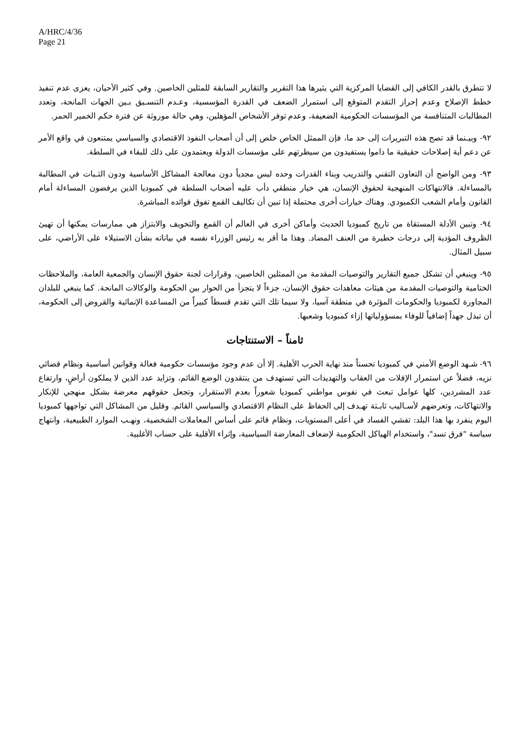A/HRC/4/36
Page 21
لا تتطرق بالقدر الكافي إلى القضايا المركزية التي يثيرها هذا التقرير والتقارير السابقة للمثلين الخاصين. وفي كثير الأحيان، يعزى عدم تنفيذ خطط الإصلاح وعدم إحراز التقدم المتوقع إلى استمرار الضعف في القدرة المؤسسية، وعـدم التنسـيق بـين الجهات المانحة، وتعدد المطالبات المتنافسة من المؤسسات الحكومية الضعيفة، وعدم توفر الأشخاص المؤهلين، وهي حالة موروثة عن فترة حكم الخمير الحمر.
٩٢- وبيـنما قد تصح هذه التبريرات إلى حد ما، فإن الممثل الخاص خلص إلى أن أصحاب النفوذ الاقتصادي والسياسي يمتنعون في واقع الأمر عن دعم أية إصلاحات حقيقية ما داموا يستفيدون من سيطرتهم على مؤسسات الدولة ويعتمدون على ذلك للبقاء في السلطة.
٩٣- ومن الواضح أن التعاون التقني والتدريب وبناء القدرات وحده ليس مجدياً دون معالجة المشاكل الأساسية ودون الثـبات في المطالبة بالمساءلة. فالانتهاكات المنهجية لحقوق الإنسان، هي خيار منطقي دأب عليه أصحاب السلطة في كمبوديا الذين يرفضون المساءلة أمام القانون وأمام الشعب الكمبودي. وهناك خيارات أخرى محتملة إذا تبين أن تكاليف القمع تفوق فوائده المباشرة.
٩٤- وتبين الأدلة المستقاة من تاريخ كمبوديا الحديث وأماكن أخرى في العالم أن القمع والتخويف والابتزاز هي ممارسات يمكنها أن تهيئ الظروف المؤدية إلى درجات خطيرة من العنف المضاد. وهذا ما أقر به رئيس الوزراء نفسه في بياناته بشأن الاستيلاء على الأراضي، على سبيل المثال.
٩٥- وينبغي أن تشكل جميع التقارير والتوصيات المقدمة من الممثلين الخاصين، وقرارات لجنة حقوق الإنسان والجمعية العامة، والملاحظات الختامية والتوصيات المقدمة من هيئات معاهدات حقوق الإنسان، جزءاً لا يتجزأ من الحوار بين الحكومة والوكالات المانحة. كما ينبغي للبلدان المجاورة لكمبوديا والحكومات المؤثرة في منطقة آسيا، ولا سيما تلك التي تقدم قسطاً كبيراً من المساعدة الإنمائية والقروض إلى الحكومة، أن تبذل جهداً إضافياً للوفاء بمسؤولياتها إزاء كمبوديا وشعبها.
ثامناً – الاستنتاجات
٩٦- شـهد الوضع الأمني في كمبوديا تحسناً منذ نهاية الحرب الأهلية. إلا أن عدم وجود مؤسسات حكومية فعالة وقوانين أساسية ونظام قضائي نزيه، فضلاً عن استمرار الإفلات من العقاب والتهديدات التي تستهدف من ينتقدون الوضع القائم، وتزايد عدد الذين لا يملكون أراضٍ، وارتفاع عدد المشردين، كلها عوامل تبعث في نفوس مواطني كمبوديا شعوراً بعدم الاستقرار، وتجعل حقوقهم معرضة بشكل منهجي للإنكار والانتهاكات، وتعرضهم لأسـاليب ثابـتة تهـدف إلى الحفاظ على النظام الاقتصادي والسياسي القائم. وقليل من المشاكل التي تواجهها كمبوديا اليوم ينفرد بها هذا البلد: تفشي الفساد في أعلى المستويات، ونظام قائم على أساس المعاملات الشخصية، ونهـب الموارد الطبيعية، وانتهاج سياسة "فرق تسد"، واستخدام الهياكل الحكومية لإضعاف المعارضة السياسية، وإثراء الأقلية على حساب الأغلبية.